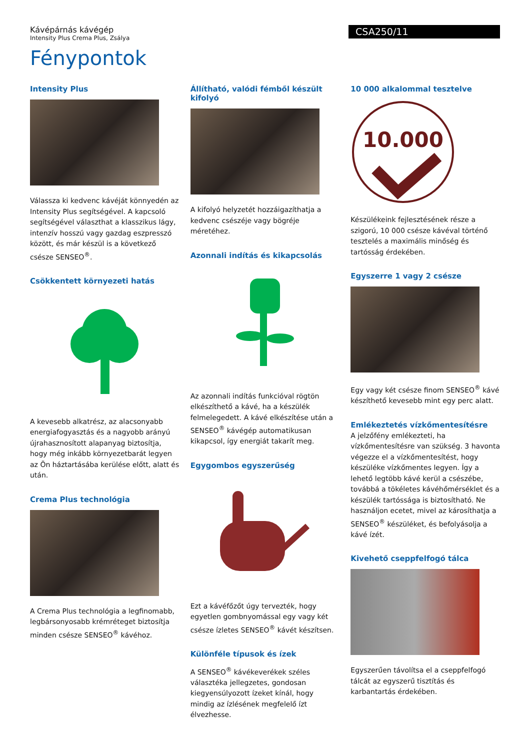Kávépárnás kávégép
Intensity Plus Crema Plus, Zsálya
CSA250/11
Fénypontok
Intensity Plus
Válassza ki kedvenc kávéját könnyedén az Intensity Plus segítségével. A kapcsoló segítségével választhat a klasszikus lágy, intenzív hosszú vagy gazdag eszpresszó között, és már készül is a következő csésze SENSEO<sup>®</sup>.
Csökkentett környezeti hatás
A kevesebb alkatrész, az alacsonyabb energiafogyasztás és a nagyobb arányú újrahasznosított alapanyag biztosítja, hogy még inkább környezetbarát legyen az Ön háztartásába kerülése előtt, alatt és után.
Crema Plus technológia
A Crema Plus technológia a legfinomabb, legbársonyosabb krémréteget biztosítja minden csésze SENSEO<sup>®</sup> kávéhoz.
Állítható, valódi fémből készült kifolyó
A kifolyó helyzetét hozzáigazíthatja a kedvenc csészéje vagy bögréje méretéhez.
Azonnali indítás és kikapcsolás
Az azonnali indítás funkcióval rögtön elkészíthető a kávé, ha a készülék felmelegedett. A kávé elkészítése után a SENSEO<sup>®</sup> kávégép automatikusan kikapcsol, így energiát takarít meg.
Egygombos egyszerűség
Ezt a kávéfőzőt úgy tervezték, hogy egyetlen gombnyomással egy vagy két csésze ízletes SENSEO<sup>®</sup> kávét készítsen.
Különféle típusok és ízek
A SENSEO<sup>®</sup> kávékeverékek széles választéka jellegzetes, gondosan kiegyensúlyozott ízeket kínál, hogy mindig az ízlésének megfelelő ízt élvezhesse.
10 000 alkalommal tesztelve
10.000
Készülékeink fejlesztésének része a szigorú, 10 000 csésze kávéval történő tesztelés a maximális minőség és tartósság érdekében.
Egyszerre 1 vagy 2 csésze
Egy vagy két csésze finom SENSEO<sup>®</sup> kávé készíthető kevesebb mint egy perc alatt.
Emlékeztetés vízkőmentesítésre
A jelzőfény emlékezteti, ha vízkőmentesítésre van szükség. 3 havonta végezze el a vízkőmentesítést, hogy készüléke vízkőmentes legyen. Így a lehető legtöbb kávé kerül a csészébe, továbbá a tökéletes kávéhőmérséklet és a készülék tartóssága is biztosítható. Ne használjon ecetet, mivel az károsíthatja a SENSEO<sup>®</sup> készüléket, és befolyásolja a kávé ízét.
Kivehető cseppfelfogó tálca
Egyszerűen távolítsa el a cseppfelfogó tálcát az egyszerű tisztítás és karbantartás érdekében.